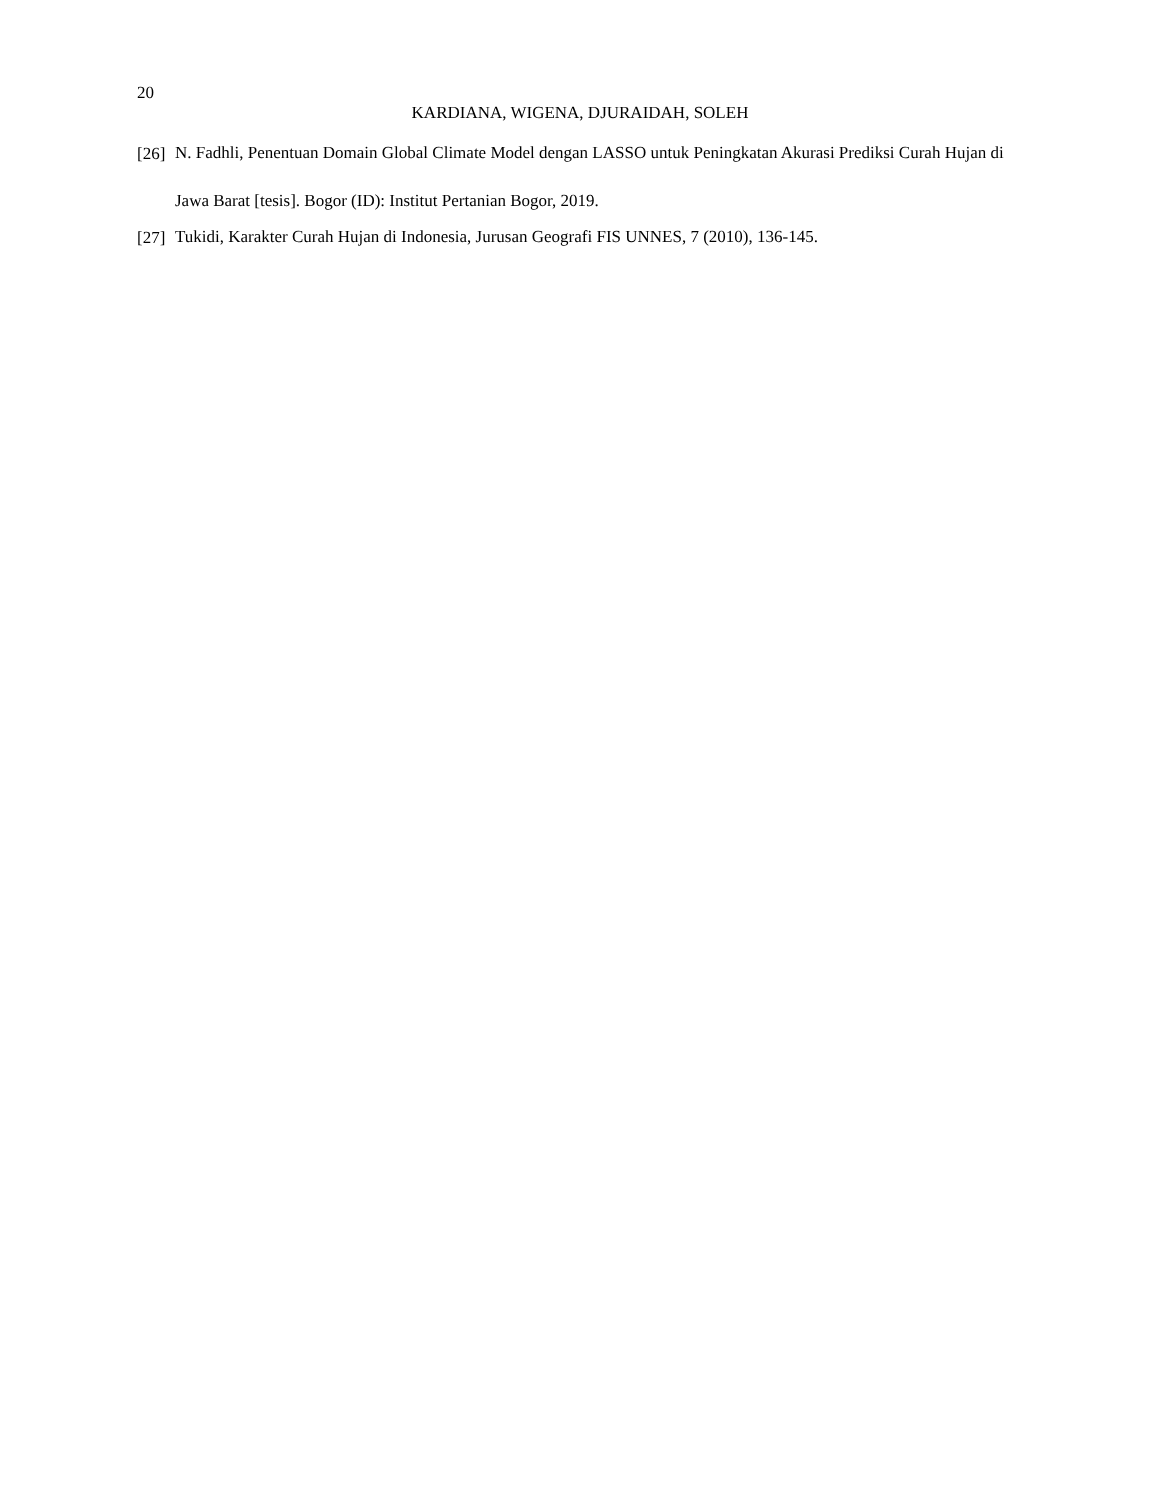20
KARDIANA, WIGENA, DJURAIDAH, SOLEH
[26] N. Fadhli, Penentuan Domain Global Climate Model dengan LASSO untuk Peningkatan Akurasi Prediksi Curah Hujan di Jawa Barat [tesis]. Bogor (ID): Institut Pertanian Bogor, 2019.
[27] Tukidi, Karakter Curah Hujan di Indonesia, Jurusan Geografi FIS UNNES, 7 (2010), 136-145.